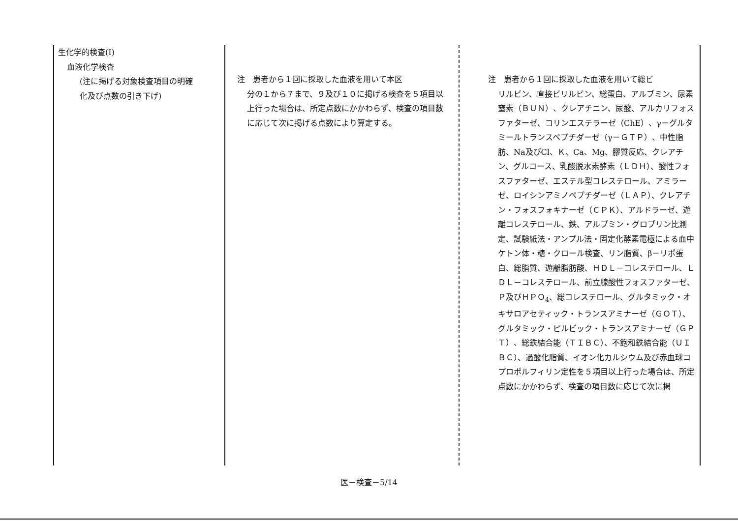| 生化学的検査(I) 血液化学検査 (注に掲げる対象検査項目の明確 化及び点数の引き下げ) | 注 患者から１回に採取した血液を用いて本区 分の１から７まで、９及び１０に掲げる検査を５項目以上行った場合は、所定点数にかかわらず、検査の項目数に応じて次に掲げる点数により算定する。 | 注 患者から１回に採取した血液を用いて総ビ リルビン、直接ビリルビン、総蛋白、アルブミン、尿素窒素（ＢＵＮ）、クレアチニン、尿酸、アルカリフォスファターゼ、コリンエステラーゼ（ChE）、γ－グルタミールトランスペプチダーゼ（γ－ＧＴＰ）、中性脂肪、Na及びCl、Ｋ、Ca、Mg、膠質反応、クレアチン、グルコース、乳酸脱水素酵素（ＬＤＨ）、酸性フォスファターゼ、エステル型コレステロール、アミラーゼ、ロイシンアミノペプチダーゼ（ＬＡＰ）、クレアチン・フォスフォキナーゼ（ＣＰＫ）、アルドラーゼ、遊離コレステロール、鉄、アルブミン・グロブリン比測定、試験紙法・アンプル法・固定化酵素電極による血中ケトン体・糖・クロール検査、リン脂質、β－リポ蛋白、総脂質、遊離脂肪酸、ＨＤＬ－コレステロール、ＬＤＬ－コレステロール、前立腺酸性フォスファターゼ、Ｐ及びＨＰＯ<sub>4</sub>、総コレステロール、グルタミック・オキサロアセティック・トランスアミナーゼ（ＧＯＴ）、グルタミック・ピルビック・トランスアミナーゼ（ＧＰＴ）、総鉄結合能（ＴＩＢＣ）、不飽和鉄結合能（ＵＩＢＣ）、過酸化脂質、イオン化カルシウム及び赤血球コプロポルフィリン定性を５項目以上行った場合は、所定点数にかかわらず、検査の項目数に応じて次に掲 |
医－検査－5/14